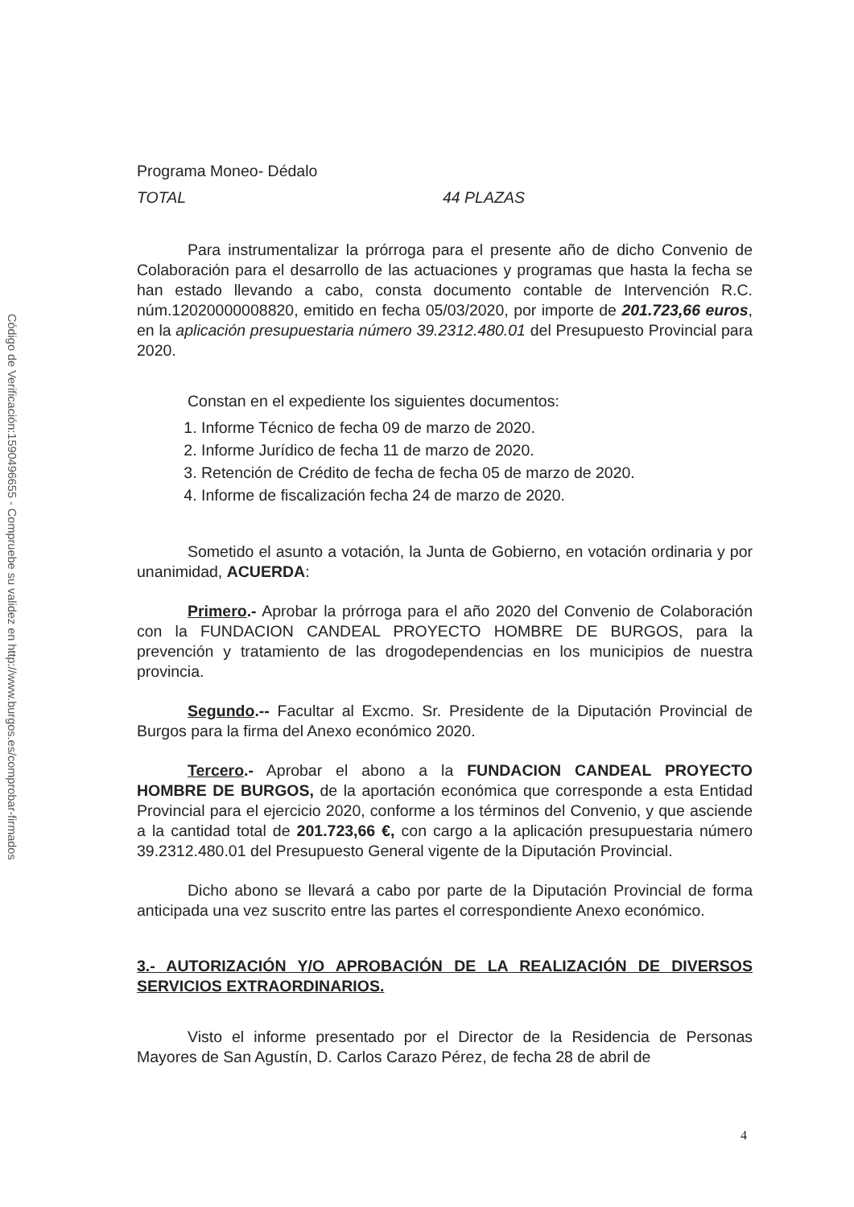Código de Verificación:1590496655 - Compruebe su validez en http://www.burgos.es/comprobar-firmados
Programa Moneo- Dédalo
TOTAL 44 PLAZAS
Para instrumentalizar la prórroga para el presente año de dicho Convenio de Colaboración para el desarrollo de las actuaciones y programas que hasta la fecha se han estado llevando a cabo, consta documento contable de Intervención R.C. núm.12020000008820, emitido en fecha 05/03/2020, por importe de 201.723,66 euros, en la aplicación presupuestaria número 39.2312.480.01 del Presupuesto Provincial para 2020.
Constan en el expediente los siguientes documentos:
1. Informe Técnico de fecha 09 de marzo de 2020.
2. Informe Jurídico de fecha 11 de marzo de 2020.
3. Retención de Crédito de fecha de fecha 05 de marzo de 2020.
4. Informe de fiscalización fecha 24 de marzo de 2020.
Sometido el asunto a votación, la Junta de Gobierno, en votación ordinaria y por unanimidad, ACUERDA:
Primero.- Aprobar la prórroga para el año 2020 del Convenio de Colaboración con la FUNDACION CANDEAL PROYECTO HOMBRE DE BURGOS, para la prevención y tratamiento de las drogodependencias en los municipios de nuestra provincia.
Segundo.-- Facultar al Excmo. Sr. Presidente de la Diputación Provincial de Burgos para la firma del Anexo económico 2020.
Tercero.- Aprobar el abono a la FUNDACION CANDEAL PROYECTO HOMBRE DE BURGOS, de la aportación económica que corresponde a esta Entidad Provincial para el ejercicio 2020, conforme a los términos del Convenio, y que asciende a la cantidad total de 201.723,66 €, con cargo a la aplicación presupuestaria número 39.2312.480.01 del Presupuesto General vigente de la Diputación Provincial.
Dicho abono se llevará a cabo por parte de la Diputación Provincial de forma anticipada una vez suscrito entre las partes el correspondiente Anexo económico.
3.- AUTORIZACIÓN Y/O APROBACIÓN DE LA REALIZACIÓN DE DIVERSOS SERVICIOS EXTRAORDINARIOS.
Visto el informe presentado por el Director de la Residencia de Personas Mayores de San Agustín, D. Carlos Carazo Pérez, de fecha 28 de abril de
4